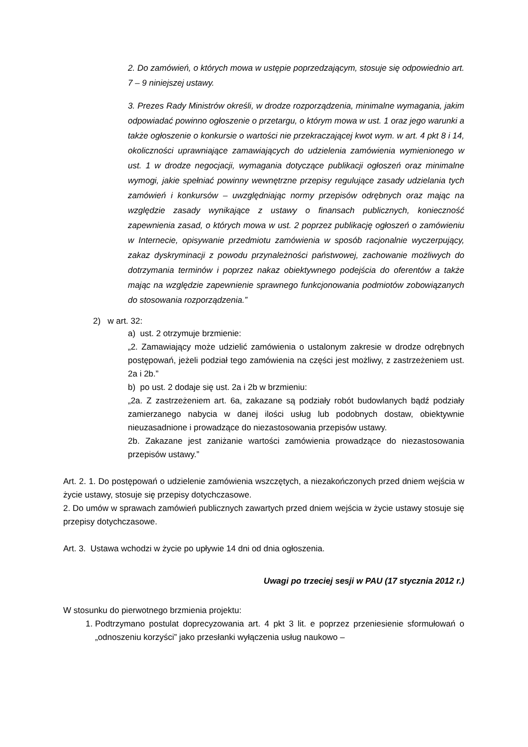2. Do zamówień, o których mowa w ustępie poprzedzającym, stosuje się odpowiednio art. 7 – 9 niniejszej ustawy.
3. Prezes Rady Ministrów określi, w drodze rozporządzenia, minimalne wymagania, jakim odpowiadać powinno ogłoszenie o przetargu, o którym mowa w ust. 1 oraz jego warunki a także ogłoszenie o konkursie o wartości nie przekraczającej kwot wym. w art. 4 pkt 8 i 14, okoliczności uprawniające zamawiających do udzielenia zamówienia wymienionego w ust. 1 w drodze negocjacji, wymagania dotyczące publikacji ogłoszeń oraz minimalne wymogi, jakie spełniać powinny wewnętrzne przepisy regulujące zasady udzielania tych zamówień i konkursów – uwzględniając normy przepisów odrębnych oraz mając na względzie zasady wynikające z ustawy o finansach publicznych, konieczność zapewnienia zasad, o których mowa w ust. 2 poprzez publikację ogłoszeń o zamówieniu w Internecie, opisywanie przedmiotu zamówienia w sposób racjonalnie wyczerpujący, zakaz dyskryminacji z powodu przynależności państwowej, zachowanie możliwych do dotrzymania terminów i poprzez nakaz obiektywnego podejścia do oferentów a także mając na względzie zapewnienie sprawnego funkcjonowania podmiotów zobowiązanych do stosowania rozporządzenia.”
2) w art. 32:
a) ust. 2 otrzymuje brzmienie:
„2. Zamawiający może udzielić zamówienia o ustalonym zakresie w drodze odrębnych postępowań, jeżeli podział tego zamówienia na części jest możliwy, z zastrzeżeniem ust. 2a i 2b.”
b) po ust. 2 dodaje się ust. 2a i 2b w brzmieniu:
„2a. Z zastrzeżeniem art. 6a, zakazane są podziały robót budowlanych bądź podziały zamierzanego nabycia w danej ilości usług lub podobnych dostaw, obiektywnie nieuzasadnione i prowadzące do niezastosowania przepisów ustawy.
2b. Zakazane jest zaniżanie wartości zamówienia prowadzące do niezastosowania przepisów ustawy.”
Art. 2. 1. Do postępowań o udzielenie zamówienia wszczętych, a niezakończonych przed dniem wejścia w życie ustawy, stosuje się przepisy dotychczasowe.
2. Do umów w sprawach zamówień publicznych zawartych przed dniem wejścia w życie ustawy stosuje się przepisy dotychczasowe.
Art. 3. Ustawa wchodzi w życie po upływie 14 dni od dnia ogłoszenia.
Uwagi po trzeciej sesji w PAU (17 stycznia 2012 r.)
W stosunku do pierwotnego brzmienia projektu:
1. Podtrzymano postulat doprecyzowania art. 4 pkt 3 lit. e poprzez przeniesienie sformułowań o „odnoszeniu korzyści” jako przesłanki wyłączenia usług naukowo –